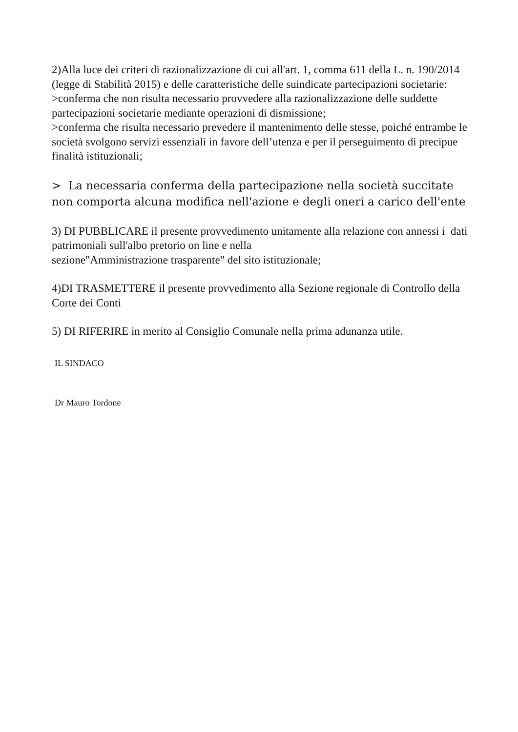2)Alla luce dei criteri di razionalizzazione di cui all'art. 1, comma 611 della L. n. 190/2014 (legge di Stabilità 2015) e delle caratteristiche delle suindicate partecipazioni societarie:
>conferma che non risulta necessario provvedere alla razionalizzazione delle suddette partecipazioni societarie mediante operazioni di dismissione;
>conferma che risulta necessario prevedere il mantenimento delle stesse, poiché entrambe le società svolgono servizi essenziali in favore dell’utenza e per il perseguimento di precipue finalità istituzionali;
> La necessaria conferma della partecipazione nella società succitate non comporta alcuna modifica nell'azione e degli oneri a carico dell'ente
3) DI PUBBLICARE il presente provvedimento unitamente alla relazione con annessi i dati patrimoniali sull'albo pretorio on line e nella
sezione"Amministrazione trasparente" del sito istituzionale;
4)DI TRASMETTERE il presente provvedimento alla Sezione regionale di Controllo della Corte dei Conti
5) DI RIFERIRE in merito al Consiglio Comunale nella prima adunanza utile.
IL SINDACO
Dr Mauro Tordone